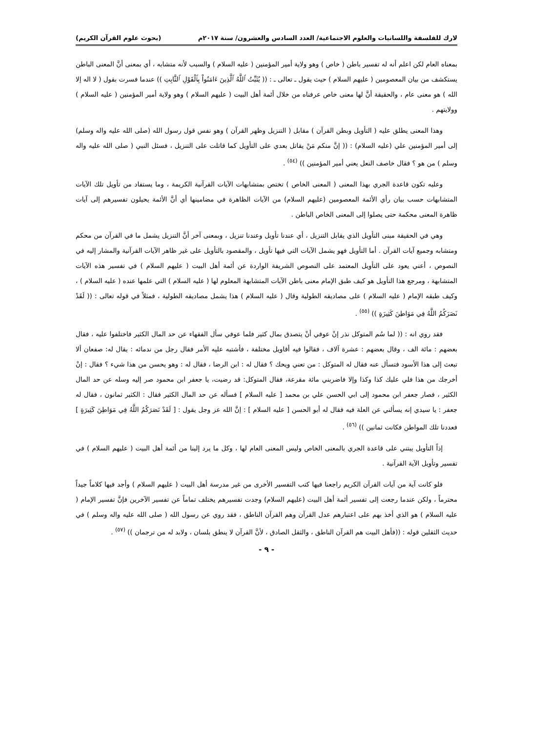لارك للفلسفة واللسانيات والعلوم الاجتماعية/ العدد السادس والعشرون/ سنة ٢٠١٧م (بحوث علوم القرآن الكريم)
بمعناه العام لكن اعلم أنه له تفسير باطن ( خاص ) وهو ولاية أمير المؤمنين ( عليه السلام ) والسبب لأنه متشابه ، أي بمعنى أنَّ المعنى الباطن يستكشف من بيان المعصومين ( عليهم السلام ) حيث يقول ـ تعالى ـ : (( يُثَبِّتُ ٱللَّهُ ٱلَّذِينَ ءَامَنُواْ بِٱلْقَوْلِ ٱلثَّابِتِ )) عندما فسرت بقول ( لا اله إلا الله ) هو معنى عام ، والحقيقة أنَّ لها معنى خاص عرفناه من خلال أئمة أهل البيت ( عليهم السلام ) وهو ولاية أمير المؤمنين ( عليه السلام ) وولايتهم .
وهذا المعنى يطلق عليه ( التأويل وبطن القرآن ) مقابل ( التنزيل وظهر القرآن ) وهو نفس قول رسول الله (صلى الله عليه واله وسلم) إلى أمير المؤمنين علي (عليه السلام) : (( إنَّ منكم مَنْ يقاتل بعدي على التأويل كما قاتلت على التنزيل ، فسئل النبي ( صلى الله عليه واله وسلم ) من هو ؟ فقال خاصف النعل يعني أمير المؤمنين )) <sup>(٥٤)</sup> .
وعليه تكون قاعدة الجري بهذا المعنى ( المعنى الخاص ) تختص بمتشابهات الآيات القرآنية الكريمة ، وما يستفاد من تأويل تلك الآيات المتشابهات حسب بيان رأي الأئمة المعصومين (عليهم السلام) من الآيات الظاهرة في مضامينها أي أنَّ الأئمة يحيلون تفسيرهم إلى آيات ظاهرة المعنى محكمة حتى يصلوا إلى المعنى الخاص الباطن .
وهي في الحقيقة مبنى التأويل الذي يقابل التنزيل ، أي عندنا تأويل وعندنا تنزيل ، وبمعنى آخر أنَّ التنزيل يشمل ما في القرآن من محكم ومتشابه وجميع آيات القرآن . أما التأويل فهو يشمل الآيات التي فيها تأويل ، والمقصود بالتأويل على غير ظاهر الآيات القرآنية والمشار إليه في النصوص ، أعني يعود على التأويل المعتمد على النصوص الشريفة الواردة عن أئمة أهل البيت ( عليهم السلام ) في تفسير هذه الآيات المتشابهة ، ومرجع هذا التأويل هو كيف طبق الإمام معنى باطن الآيات المتشابهة المعلوم لها ( عليه السلام ) التي علمها عنده ( عليه السلام ) ، وكيف طبقه الإمام ( عليه السلام ) على مصاديقه الطولية وقال ( عليه السلام ) هذا يشمل مصاديقه الطولية ، فمثلاً في قوله تعالى : (( لَقَدْ نَصَرَكُمُ اللَّهُ فِي مَوَاطِنَ كَثِيرَةٍ )) <sup>(٥٥)</sup> .
فقد روي انه : (( لما سُم المتوكل نذر إنْ عوفي أنْ يتصدق بمال كثير فلما عوفي سأل الفقهاء عن حد المال الكثير فاختلفوا عليه ، فقال بعضهم : مائة الف ، وقال بعضهم : عشرة آلاف ، فقالوا فيه أقاويل مختلفة ، فأشتبه عليه الأمر فقال رجل من ندمائه : يقال له: صفعان ألا تبعث إلى هذا الأسود فتسأل عنه فقال له المتوكل : من تعني ويحك ؟ فقال له : ابن الرضا ، فقال له : وهو يحسن من هذا شيء ؟ فقال : إنْ أخرجك من هذا فلي عليك كذا وكذا وإلا فاضربني مائة مقرعة، فقال المتوكل: قد رضيت، يا جعفر ابن محمود صر إليه وسله عن حد المال الكثير ، فصار جعفر ابن محمود إلى ابي الحسن علي بن محمد [ عليه السلام ] فسأله عن حد المال الكثير فقال : الكثير ثمانون ، فقال له جعفر : يا سيدي إنه يسألني عن العلة فيه فقال له أبو الحسن [ عليه السلام ] : إنَّ الله عز وجل يقول : [ لَقَدْ نَصَرَكُمُ اللَّهُ فِي مَوَاطِنَ كَثِيرَةٍ ] فعددنا تلك المواطن فكانت ثمانين )) <sup>(٥٦)</sup> .
إذاً التأويل يبتني على قاعدة الجري بالمعنى الخاص وليس المعنى العام لها ، وكل ما يرد إلينا من أئمة أهل البيت ( عليهم السلام ) في تفسير وتأويل الآية القرآنية .
فلو كانت آية من آيات القرآن الكريم راجعنا فيها كتب التفسير الأخرى من غير مدرسة أهل البيت ( عليهم السلام ) وأجد فيها كلاماً جيداً محترماً ، ولكن عندما رجعت إلى تفسير أئمة أهل البيت (عليهم السلام) وجدت تفسيرهم يختلف تماماً عن تفسير الآخرين فإنَّ تفسير الإمام ( عليه السلام ) هو الذي أخذ بهم على اعتبارهم عدل القرآن وهم القرآن الناطق ، فقد روي عن رسول الله ( صلى الله عليه واله وسلم ) في حديث الثقلين قوله : ((فأهل البيت هم القرآن الناطق ، والثقل الصادق ، لأنَّ القرآن لا ينطق بلسان ، ولابد له من ترجمان )) <sup>(٥٧)</sup> .
- ٩ -